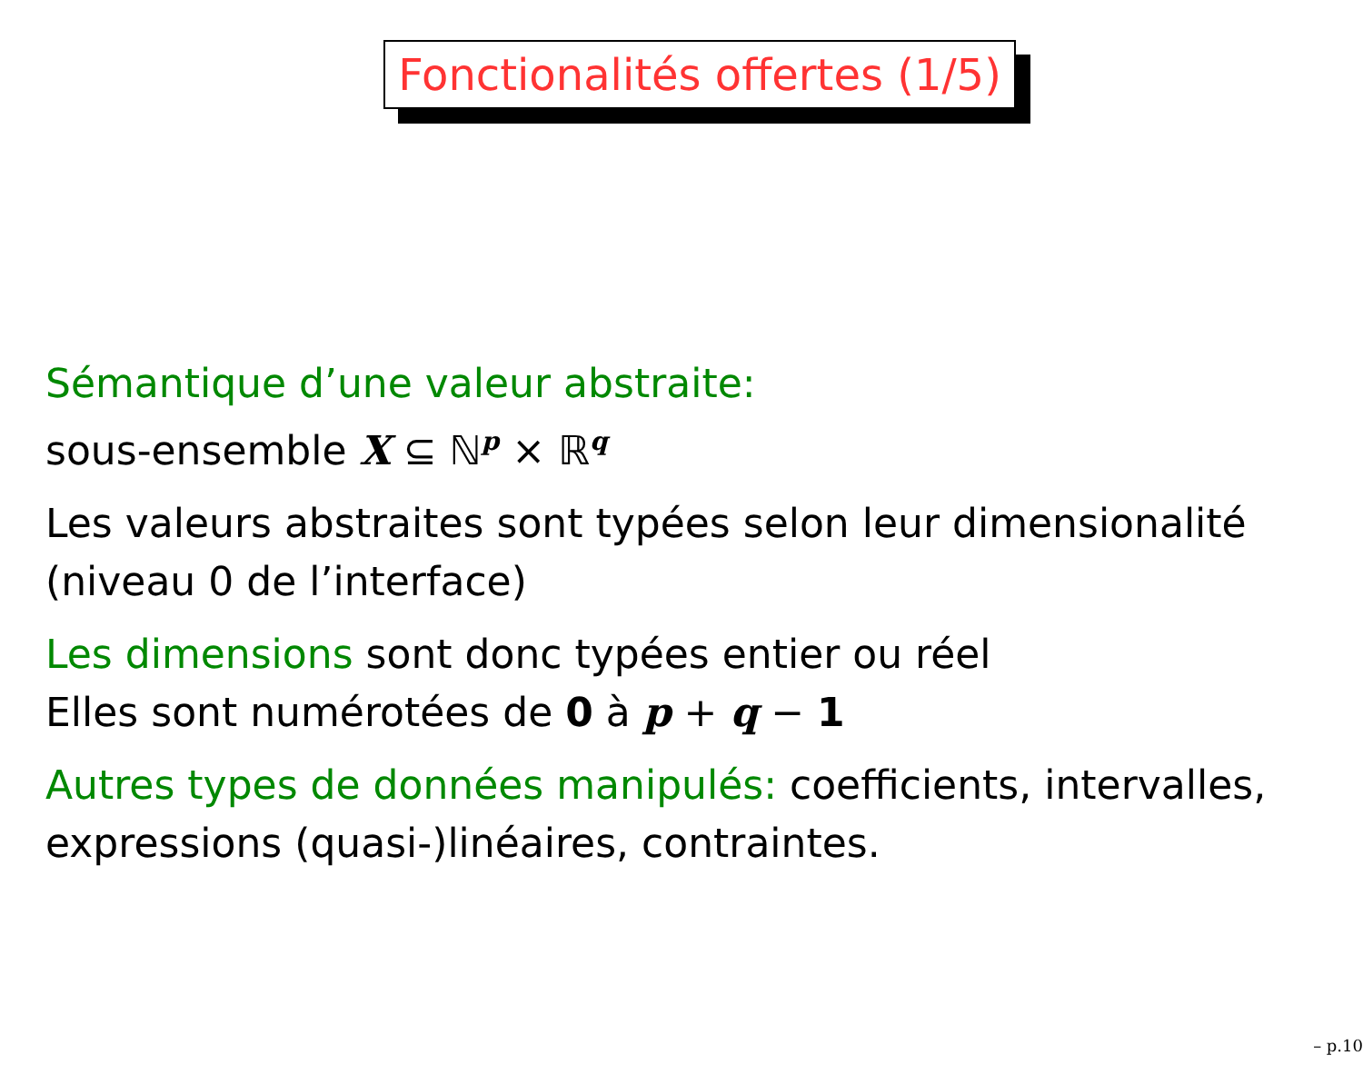Fonctionalités offertes (1/5)
Sémantique d’une valeur abstraite:
sous-ensemble X ⊆ ℕ<sup>p</sup> × ℝ<sup>q</sup>
Les valeurs abstraites sont typées selon leur dimensionalité
(niveau 0 de l’interface)
Les dimensions sont donc typées entier ou réel
Elles sont numérotées de 0 à p + q − 1
Autres types de données manipulés: coefficients, intervalles,
expressions (quasi-)linéaires, contraintes.
– p.10